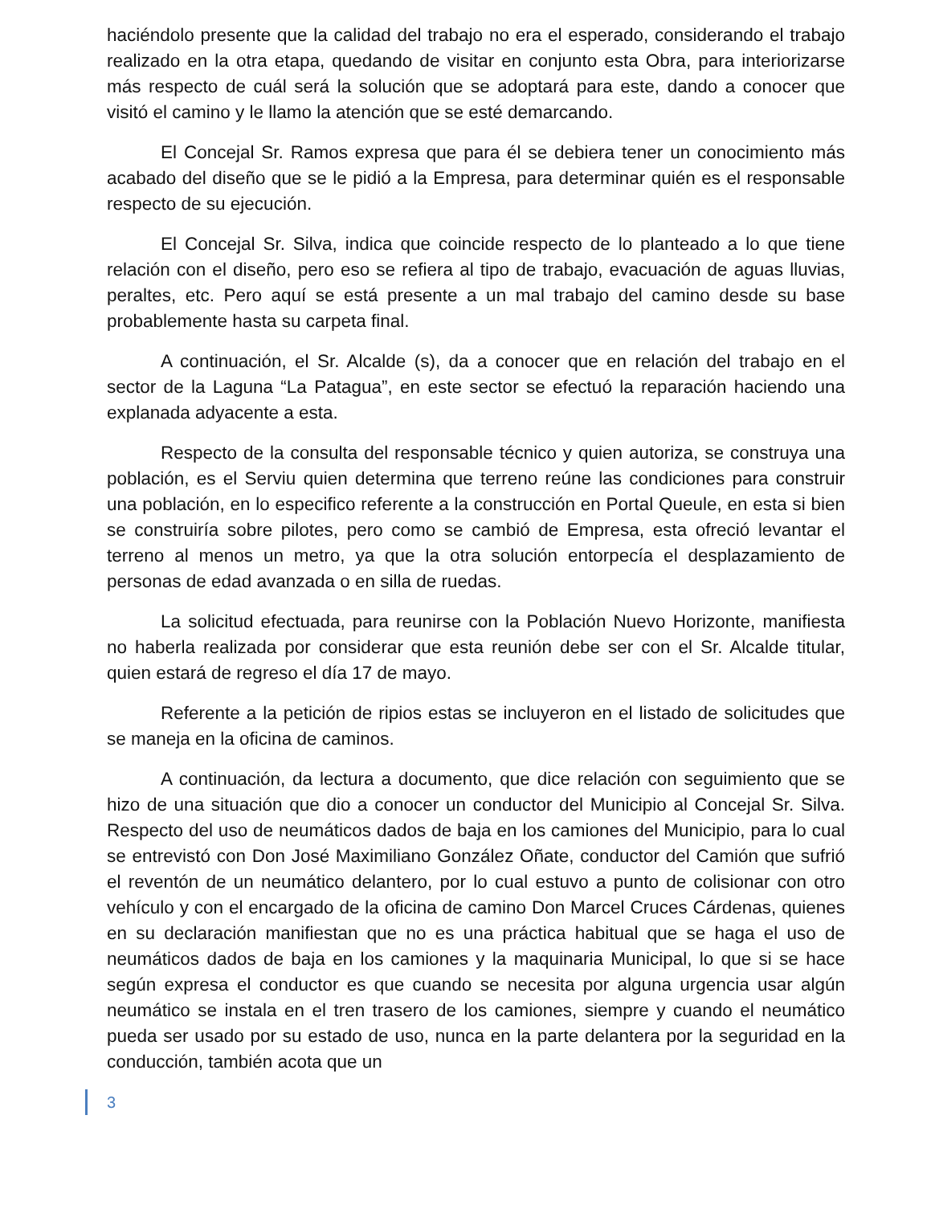haciéndolo presente que la calidad del trabajo no era el esperado, considerando el trabajo realizado en la otra etapa, quedando de visitar en conjunto esta Obra, para interiorizarse más respecto de cuál será la solución que se adoptará para este, dando a conocer que visitó el camino y le llamo la atención que se esté demarcando.
El Concejal Sr. Ramos expresa que para él se debiera tener un conocimiento más acabado del diseño que se le pidió a la Empresa, para determinar quién es el responsable respecto de su ejecución.
El Concejal Sr. Silva, indica que coincide respecto de lo planteado a lo que tiene relación con el diseño, pero eso se refiera al tipo de trabajo, evacuación de aguas lluvias, peraltes, etc. Pero aquí se está presente a un mal trabajo del camino desde su base probablemente hasta su carpeta final.
A continuación, el Sr. Alcalde (s), da a conocer que en relación del trabajo en el sector de la Laguna “La Patagua”, en este sector se efectuó la reparación haciendo una explanada adyacente a esta.
Respecto de la consulta del responsable técnico y quien autoriza, se construya una población, es el Serviu quien determina que terreno reúne las condiciones para construir una población, en lo especifico referente a la construcción en Portal Queule, en esta si bien se construiría sobre pilotes, pero como se cambió de Empresa, esta ofreció levantar el terreno al menos un metro, ya que la otra solución entorpecía el desplazamiento de personas de edad avanzada o en silla de ruedas.
La solicitud efectuada, para reunirse con la Población Nuevo Horizonte, manifiesta no haberla realizada por considerar que esta reunión debe ser con el Sr. Alcalde titular, quien estará de regreso el día 17 de mayo.
Referente a la petición de ripios estas se incluyeron en el listado de solicitudes que se maneja en la oficina de caminos.
A continuación, da lectura a documento, que dice relación con seguimiento que se hizo de una situación que dio a conocer un conductor del Municipio al Concejal Sr. Silva. Respecto del uso de neumáticos dados de baja en los camiones del Municipio, para lo cual se entrevistó con Don José Maximiliano González Oñate, conductor del Camión que sufrió el reventón de un neumático delantero, por lo cual estuvo a punto de colisionar con otro vehículo y con el encargado de la oficina de camino Don Marcel Cruces Cárdenas, quienes en su declaración manifiestan que no es una práctica habitual que se haga el uso de neumáticos dados de baja en los camiones y la maquinaria Municipal, lo que si se hace según expresa el conductor es que cuando se necesita por alguna urgencia usar algún neumático se instala en el tren trasero de los camiones, siempre y cuando el neumático pueda ser usado por su estado de uso, nunca en la parte delantera por la seguridad en la conducción, también acota que un
3